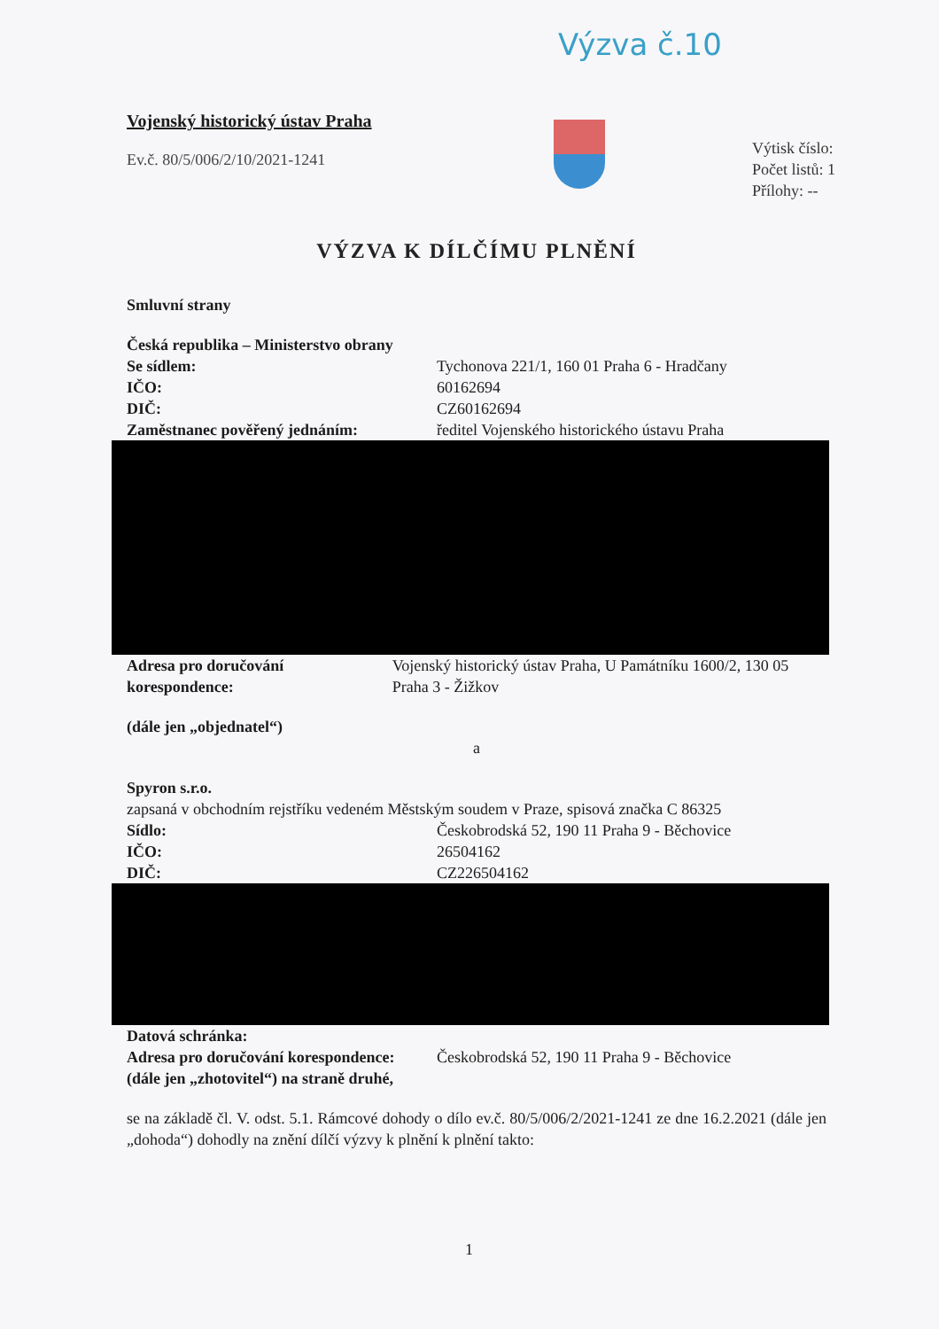Výzva č.10
Vojenský historický ústav Praha
Ev.č. 80/5/006/2/10/2021-1241
Výtisk číslo:
Počet listů: 1
Přílohy: --
VÝZVA K DÍLČÍMU PLNĚNÍ
Smluvní strany
Česká republika – Ministerstvo obrany
Se sídlem: Tychonova 221/1, 160 01 Praha 6 - Hradčany
IČO: 60162694
DIČ: CZ60162694
Zaměstnanec pověřený jednáním: ředitel Vojenského historického ústavu Praha
Adresa pro doručování korespondence:
Vojenský historický ústav Praha, U Památníku 1600/2, 130 05 Praha 3 - Žižkov
(dále jen „objednatel“)
a
Spyron s.r.o.
zapsaná v obchodním rejstříku vedeném Městským soudem v Praze, spisová značka C 86325
Sídlo: Českobrodská 52, 190 11 Praha 9 - Běchovice
IČO: 26504162
DIČ: CZ226504162
Datová schránka:
Adresa pro doručování korespondence:
Českobrodská 52, 190 11 Praha 9 - Běchovice
(dále jen „zhotovitel“) na straně druhé,
se na základě čl. V. odst. 5.1. Rámcové dohody o dílo ev.č. 80/5/006/2/2021-1241 ze dne 16.2.2021 (dále jen „dohoda“) dohodly na znění dílčí výzvy k plnění k plnění takto:
1